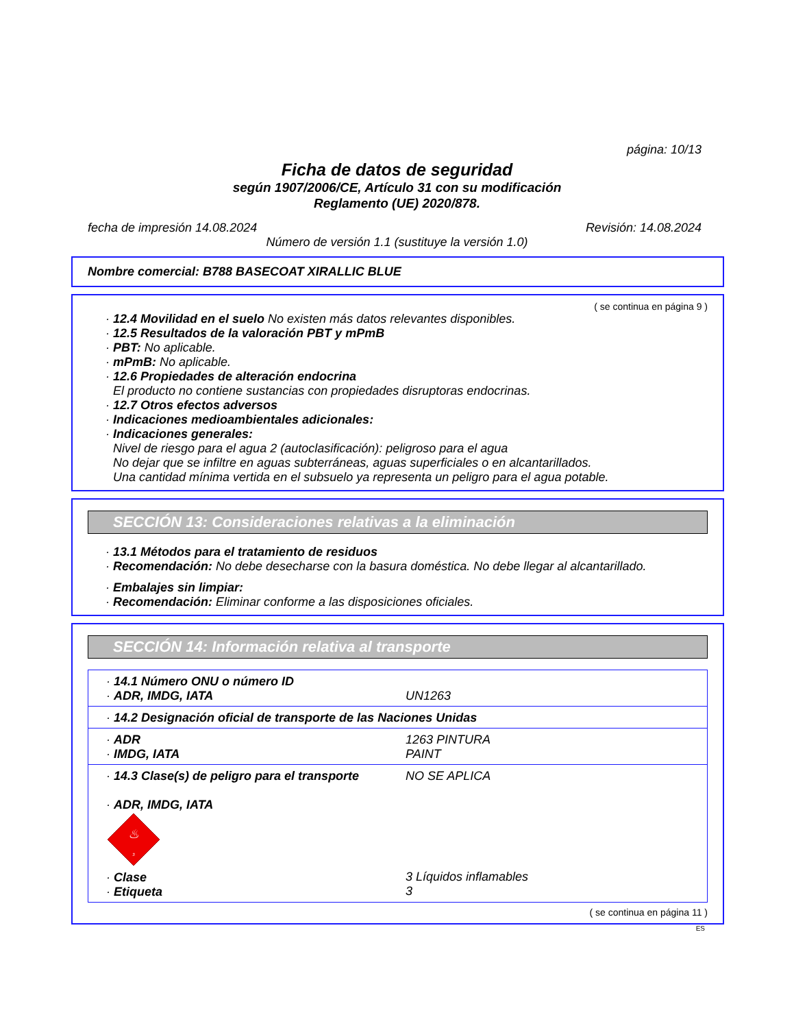página: 10/13
Ficha de datos de seguridad
según 1907/2006/CE, Artículo 31 con su modificación
Reglamento (UE) 2020/878.
fecha de impresión 14.08.2024 Revisión: 14.08.2024
Número de versión 1.1 (sustituye la versión 1.0)
Nombre comercial: B788 BASECOAT XIRALLIC BLUE
( se continua en página 9 )
· 12.4 Movilidad en el suelo No existen más datos relevantes disponibles.
· 12.5 Resultados de la valoración PBT y mPmB
· PBT: No aplicable.
· mPmB: No aplicable.
· 12.6 Propiedades de alteración endocrina
El producto no contiene sustancias con propiedades disruptoras endocrinas.
· 12.7 Otros efectos adversos
· Indicaciones medioambientales adicionales:
· Indicaciones generales:
Nivel de riesgo para el agua 2 (autoclasificación): peligroso para el agua
No dejar que se infiltre en aguas subterráneas, aguas superficiales o en alcantarillados.
Una cantidad mínima vertida en el subsuelo ya representa un peligro para el agua potable.
SECCIÓN 13: Consideraciones relativas a la eliminación
· 13.1 Métodos para el tratamiento de residuos
· Recomendación: No debe desecharse con la basura doméstica. No debe llegar al alcantarillado.
· Embalajes sin limpiar:
· Recomendación: Eliminar conforme a las disposiciones oficiales.
SECCIÓN 14: Información relativa al transporte
| · 14.1 Número ONU o número ID · ADR, IMDG, IATA | UN1263 |
| · 14.2 Designación oficial de transporte de las Naciones Unidas | |
| · ADR · IMDG, IATA | 1263 PINTURA PAINT |
| · 14.3 Clase(s) de peligro para el transporte · ADR, IMDG, IATA ♨ 3 · Clase · Etiqueta | NO SE APLICA 3 Líquidos inflamables 3 |
( se continua en página 11 )
ES